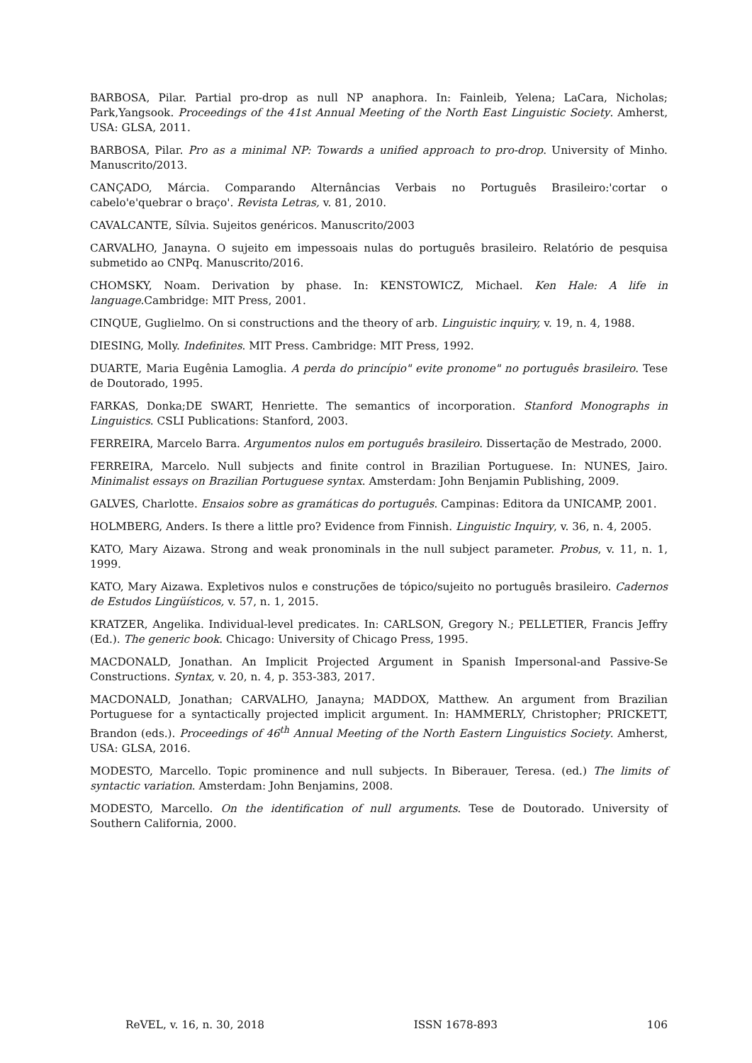BARBOSA, Pilar. Partial pro-drop as null NP anaphora. In: Fainleib, Yelena; LaCara, Nicholas; Park,Yangsook. Proceedings of the 41st Annual Meeting of the North East Linguistic Society. Amherst, USA: GLSA, 2011.
BARBOSA, Pilar. Pro as a minimal NP: Towards a unified approach to pro-drop. University of Minho. Manuscrito/2013.
CANÇADO, Márcia. Comparando Alternâncias Verbais no Português Brasileiro:'cortar o cabelo'e'quebrar o braço'. Revista Letras, v. 81, 2010.
CAVALCANTE, Sílvia. Sujeitos genéricos. Manuscrito/2003
CARVALHO, Janayna. O sujeito em impessoais nulas do português brasileiro. Relatório de pesquisa submetido ao CNPq. Manuscrito/2016.
CHOMSKY, Noam. Derivation by phase. In: KENSTOWICZ, Michael. Ken Hale: A life in language.Cambridge: MIT Press, 2001.
CINQUE, Guglielmo. On si constructions and the theory of arb. Linguistic inquiry, v. 19, n. 4, 1988.
DIESING, Molly. Indefinites. MIT Press. Cambridge: MIT Press, 1992.
DUARTE, Maria Eugênia Lamoglia. A perda do princípio" evite pronome" no português brasileiro. Tese de Doutorado, 1995.
FARKAS, Donka;DE SWART, Henriette. The semantics of incorporation. Stanford Monographs in Linguistics. CSLI Publications: Stanford, 2003.
FERREIRA, Marcelo Barra. Argumentos nulos em português brasileiro. Dissertação de Mestrado, 2000.
FERREIRA, Marcelo. Null subjects and finite control in Brazilian Portuguese. In: NUNES, Jairo. Minimalist essays on Brazilian Portuguese syntax. Amsterdam: John Benjamin Publishing, 2009.
GALVES, Charlotte. Ensaios sobre as gramáticas do português. Campinas: Editora da UNICAMP, 2001.
HOLMBERG, Anders. Is there a little pro? Evidence from Finnish. Linguistic Inquiry, v. 36, n. 4, 2005.
KATO, Mary Aizawa. Strong and weak pronominals in the null subject parameter. Probus, v. 11, n. 1, 1999.
KATO, Mary Aizawa. Expletivos nulos e construções de tópico/sujeito no português brasileiro. Cadernos de Estudos Lingüísticos, v. 57, n. 1, 2015.
KRATZER, Angelika. Individual-level predicates. In: CARLSON, Gregory N.; PELLETIER, Francis Jeffry (Ed.). The generic book. Chicago: University of Chicago Press, 1995.
MACDONALD, Jonathan. An Implicit Projected Argument in Spanish Impersonal-and Passive-Se Constructions. Syntax, v. 20, n. 4, p. 353-383, 2017.
MACDONALD, Jonathan; CARVALHO, Janayna; MADDOX, Matthew. An argument from Brazilian Portuguese for a syntactically projected implicit argument. In: HAMMERLY, Christopher; PRICKETT, Brandon (eds.). Proceedings of 46<sup>th</sup> Annual Meeting of the North Eastern Linguistics Society. Amherst, USA: GLSA, 2016.
MODESTO, Marcello. Topic prominence and null subjects. In Biberauer, Teresa. (ed.) The limits of syntactic variation. Amsterdam: John Benjamins, 2008.
MODESTO, Marcello. On the identification of null arguments. Tese de Doutorado. University of Southern California, 2000.
ReVEL, v. 16, n. 30, 2018 ISSN 1678-893 106